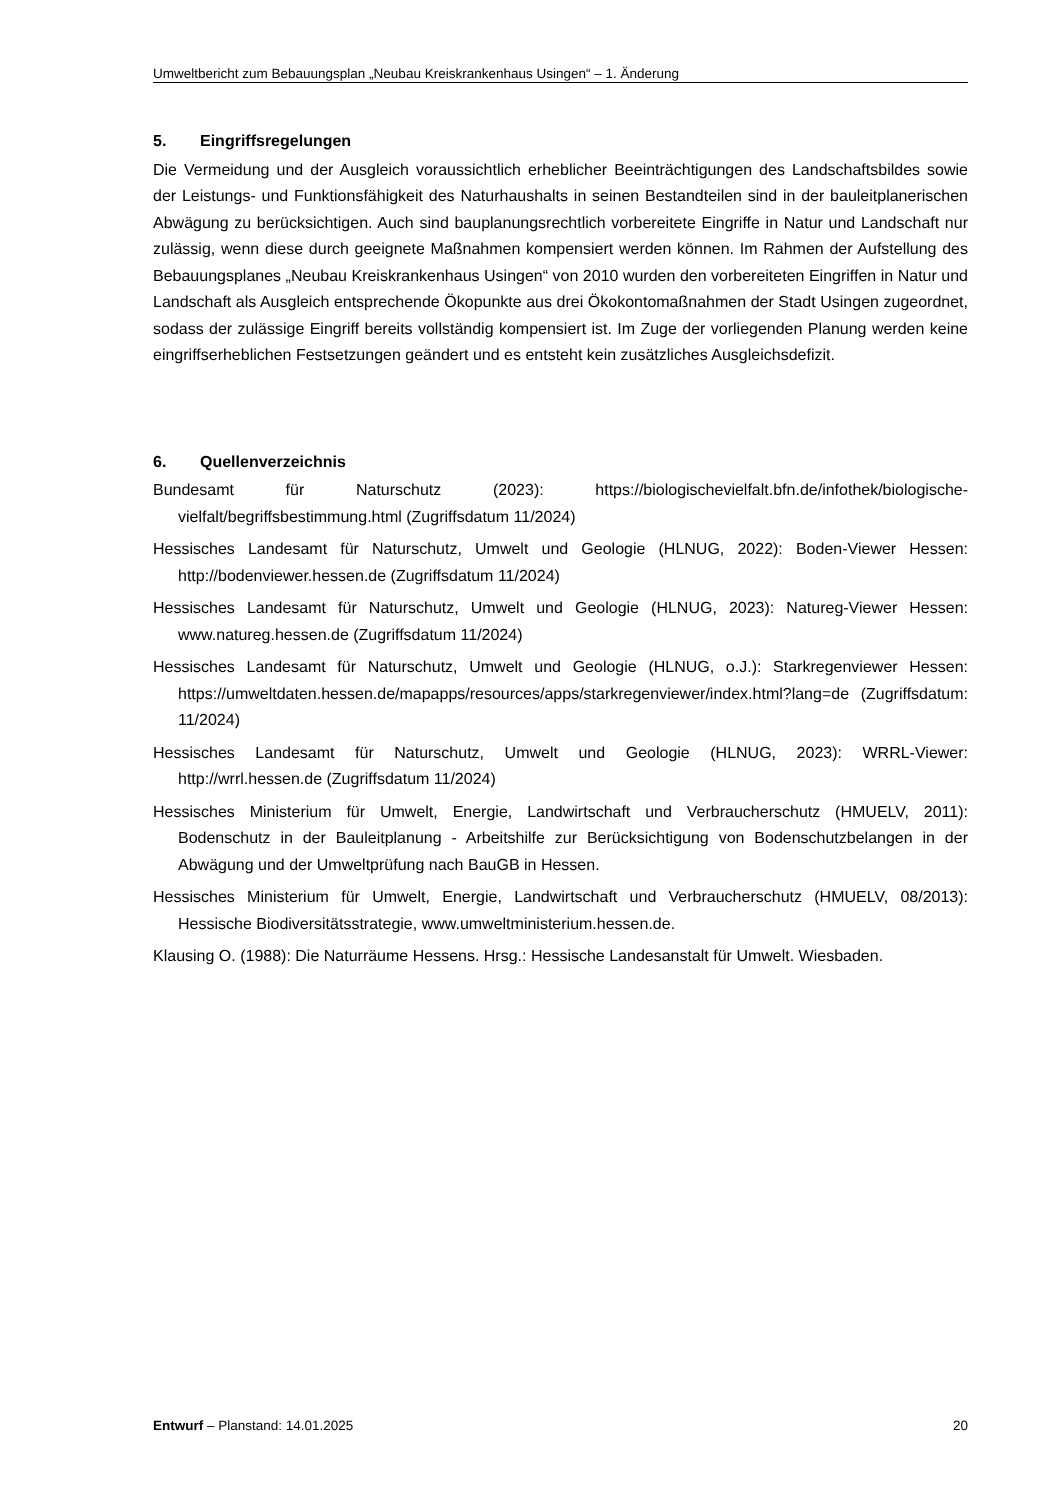Umweltbericht zum Bebauungsplan „Neubau Kreiskrankenhaus Usingen“ – 1. Änderung
5. Eingriffsregelungen
Die Vermeidung und der Ausgleich voraussichtlich erheblicher Beeinträchtigungen des Landschaftsbildes sowie der Leistungs- und Funktionsfähigkeit des Naturhaushalts in seinen Bestandteilen sind in der bauleitplanerischen Abwägung zu berücksichtigen. Auch sind bauplanungsrechtlich vorbereitete Eingriffe in Natur und Landschaft nur zulässig, wenn diese durch geeignete Maßnahmen kompensiert werden können. Im Rahmen der Aufstellung des Bebauungsplanes „Neubau Kreiskrankenhaus Usingen“ von 2010 wurden den vorbereiteten Eingriffen in Natur und Landschaft als Ausgleich entsprechende Ökopunkte aus drei Ökokontomaßnahmen der Stadt Usingen zugeordnet, sodass der zulässige Eingriff bereits vollständig kompensiert ist. Im Zuge der vorliegenden Planung werden keine eingriffserheblichen Festsetzungen geändert und es entsteht kein zusätzliches Ausgleichsdefizit.
6. Quellenverzeichnis
Bundesamt für Naturschutz (2023): https://biologischevielfalt.bfn.de/infothek/biologische-vielfalt/begriffsbestimmung.html (Zugriffsdatum 11/2024)
Hessisches Landesamt für Naturschutz, Umwelt und Geologie (HLNUG, 2022): Boden-Viewer Hessen: http://bodenviewer.hessen.de (Zugriffsdatum 11/2024)
Hessisches Landesamt für Naturschutz, Umwelt und Geologie (HLNUG, 2023): Natureg-Viewer Hessen: www.natureg.hessen.de (Zugriffsdatum 11/2024)
Hessisches Landesamt für Naturschutz, Umwelt und Geologie (HLNUG, o.J.): Starkregenviewer Hessen: https://umweltdaten.hessen.de/mapapps/resources/apps/starkregenviewer/index.html?lang=de (Zugriffsdatum: 11/2024)
Hessisches Landesamt für Naturschutz, Umwelt und Geologie (HLNUG, 2023): WRRL-Viewer: http://wrrl.hessen.de (Zugriffsdatum 11/2024)
Hessisches Ministerium für Umwelt, Energie, Landwirtschaft und Verbraucherschutz (HMUELV, 2011): Bodenschutz in der Bauleitplanung - Arbeitshilfe zur Berücksichtigung von Bodenschutzbelangen in der Abwägung und der Umweltprüfung nach BauGB in Hessen.
Hessisches Ministerium für Umwelt, Energie, Landwirtschaft und Verbraucherschutz (HMUELV, 08/2013): Hessische Biodiversitätsstrategie, www.umweltministerium.hessen.de.
Klausing O. (1988): Die Naturräume Hessens. Hrsg.: Hessische Landesanstalt für Umwelt. Wiesbaden.
Entwurf – Planstand: 14.01.2025 20